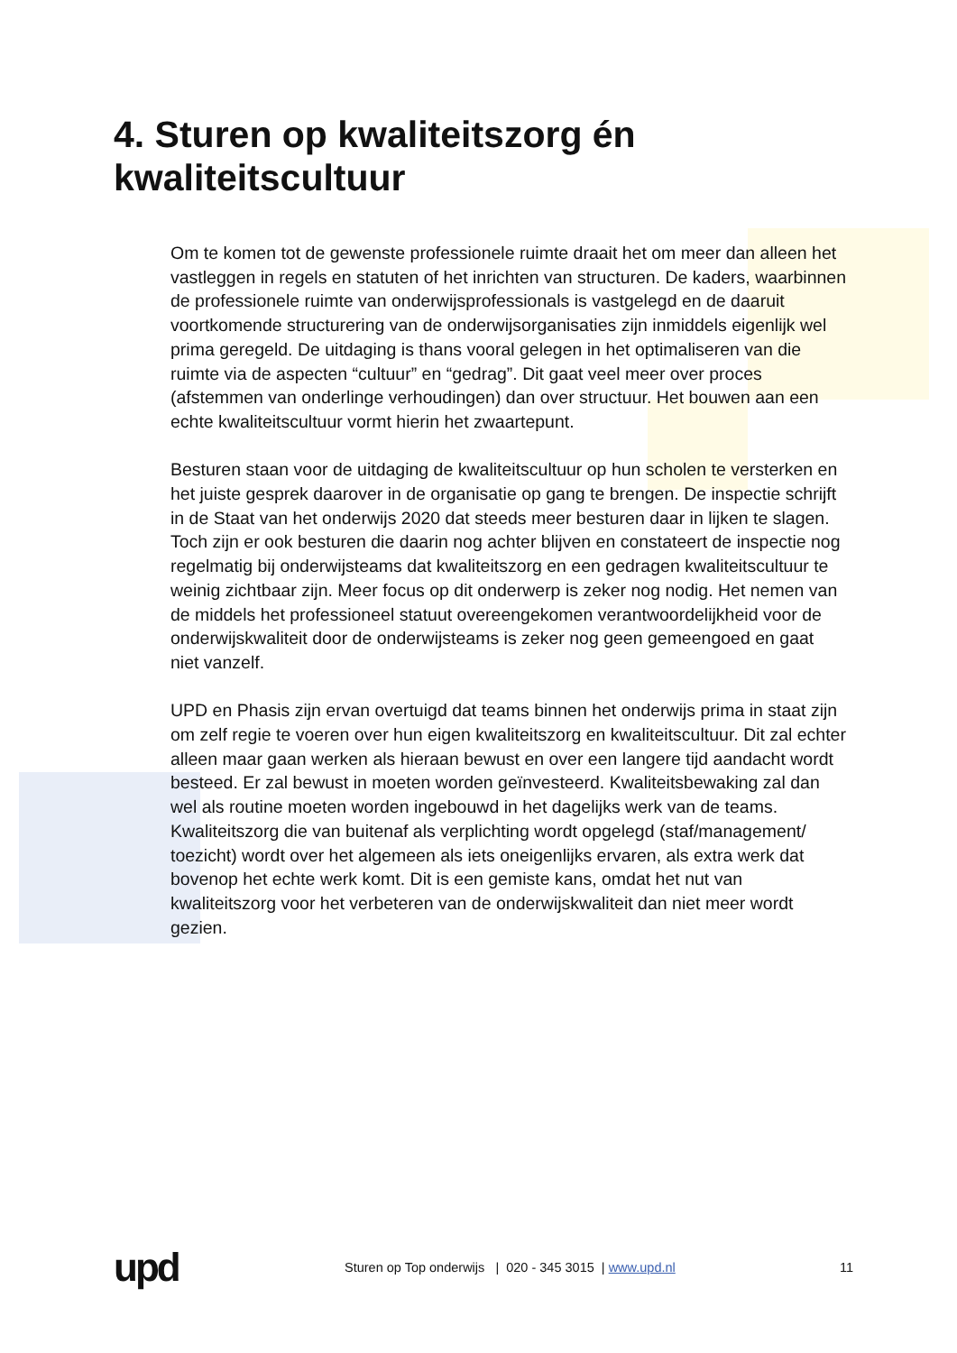4. Sturen op kwaliteitszorg én
kwaliteitscultuur
Om te komen tot de gewenste professionele ruimte draait het om meer dan alleen het vastleggen in regels en statuten of het inrichten van structuren. De kaders, waarbinnen de professionele ruimte van onderwijsprofessionals is vastgelegd en de daaruit voortkomende structurering van de onderwijsorganisaties zijn inmiddels eigenlijk wel prima geregeld. De uitdaging is thans vooral gelegen in het optimaliseren van die ruimte via de aspecten “cultuur” en “gedrag”. Dit gaat veel meer over proces (afstemmen van onderlinge verhoudingen) dan over structuur. Het bouwen aan een echte kwaliteitscultuur vormt hierin het zwaartepunt.
Besturen staan voor de uitdaging de kwaliteitscultuur op hun scholen te versterken en het juiste gesprek daarover in de organisatie op gang te brengen. De inspectie schrijft in de Staat van het onderwijs 2020 dat steeds meer besturen daar in lijken te slagen. Toch zijn er ook besturen die daarin nog achter blijven en constateert de inspectie nog regelmatig bij onderwijsteams dat kwaliteitszorg en een gedragen kwaliteitscultuur te weinig zichtbaar zijn. Meer focus op dit onderwerp is zeker nog nodig. Het nemen van de middels het professioneel statuut overeengekomen verantwoordelijkheid voor de onderwijskwaliteit door de onderwijsteams is zeker nog geen gemeengoed en gaat niet vanzelf.
UPD en Phasis zijn ervan overtuigd dat teams binnen het onderwijs prima in staat zijn om zelf regie te voeren over hun eigen kwaliteitszorg en kwaliteitscultuur. Dit zal echter alleen maar gaan werken als hieraan bewust en over een langere tijd aandacht wordt besteed. Er zal bewust in moeten worden geïnvesteerd. Kwaliteitsbewaking zal dan wel als routine moeten worden ingebouwd in het dagelijks werk van de teams. Kwaliteitszorg die van buitenaf als verplichting wordt opgelegd (staf/management/ toezicht) wordt over het algemeen als iets oneigenlijks ervaren, als extra werk dat bovenop het echte werk komt. Dit is een gemiste kans, omdat het nut van kwaliteitszorg voor het verbeteren van de onderwijskwaliteit dan niet meer wordt gezien.
upd
Sturen op Top onderwijs | 020 - 345 3015 | www.upd.nl
11